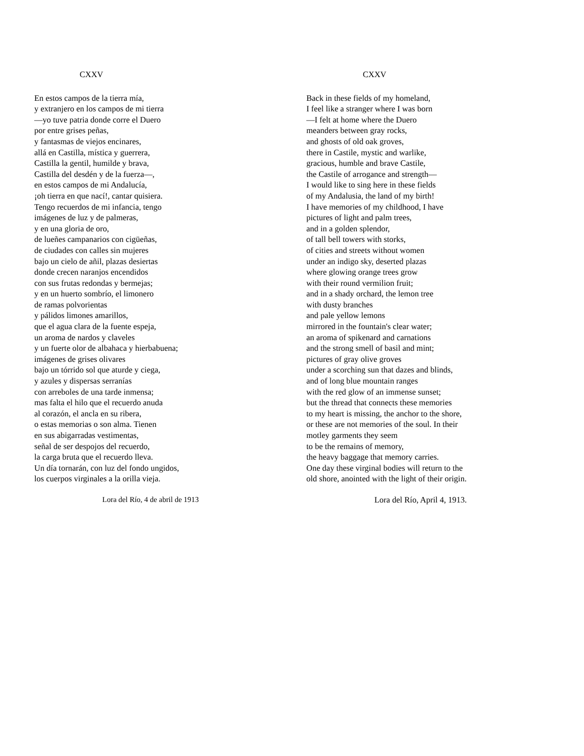CXXV
En estos campos de la tierra mía,
y extranjero en los campos de mi tierra
—yo tuve patria donde corre el Duero
por entre grises peñas,
y fantasmas de viejos encinares,
allá en Castilla, mística y guerrera,
Castilla la gentil, humilde y brava,
Castilla del desdén y de la fuerza—,
en estos campos de mi Andalucía,
¡oh tierra en que nací!, cantar quisiera.
Tengo recuerdos de mi infancia, tengo
imágenes de luz y de palmeras,
y en una gloria de oro,
de lueñes campanarios con cigüeñas,
de ciudades con calles sin mujeres
bajo un cielo de añil, plazas desiertas
donde crecen naranjos encendidos
con sus frutas redondas y bermejas;
y en un huerto sombrío, el limonero
de ramas polvorientas
y pálidos limones amarillos,
que el agua clara de la fuente espeja,
un aroma de nardos y claveles
y un fuerte olor de albahaca y hierbabuena;
imágenes de grises olivares
bajo un tórrido sol que aturde y ciega,
y azules y dispersas serranías
con arreboles de una tarde inmensa;
mas falta el hilo que el recuerdo anuda
al corazón, el ancla en su ribera,
o estas memorias o son alma. Tienen
en sus abigarradas vestimentas,
señal de ser despojos del recuerdo,
la carga bruta que el recuerdo lleva.
Un día tornarán, con luz del fondo ungidos,
los cuerpos virginales a la orilla vieja.
Lora del Río, 4 de abril de 1913
CXXV
Back in these fields of my homeland,
I feel like a stranger where I was born
—I felt at home where the Duero
meanders between gray rocks,
and ghosts of old oak groves,
there in Castile, mystic and warlike,
gracious, humble and brave Castile,
the Castile of arrogance and strength—
I would like to sing here in these fields
of my Andalusia, the land of my birth!
I have memories of my childhood, I have
pictures of light and palm trees,
and in a golden splendor,
of tall bell towers with storks,
of cities and streets without women
under an indigo sky, deserted plazas
where glowing orange trees grow
with their round vermilion fruit;
and in a shady orchard, the lemon tree
with dusty branches
and pale yellow lemons
mirrored in the fountain's clear water;
an aroma of spikenard and carnations
and the strong smell of basil and mint;
pictures of gray olive groves
under a scorching sun that dazes and blinds,
and of long blue mountain ranges
with the red glow of an immense sunset;
but the thread that connects these memories
to my heart is missing, the anchor to the shore,
or these are not memories of the soul. In their
motley garments they seem
to be the remains of memory,
the heavy baggage that memory carries.
One day these virginal bodies will return to the
old shore, anointed with the light of their origin.
Lora del Río, April 4, 1913.